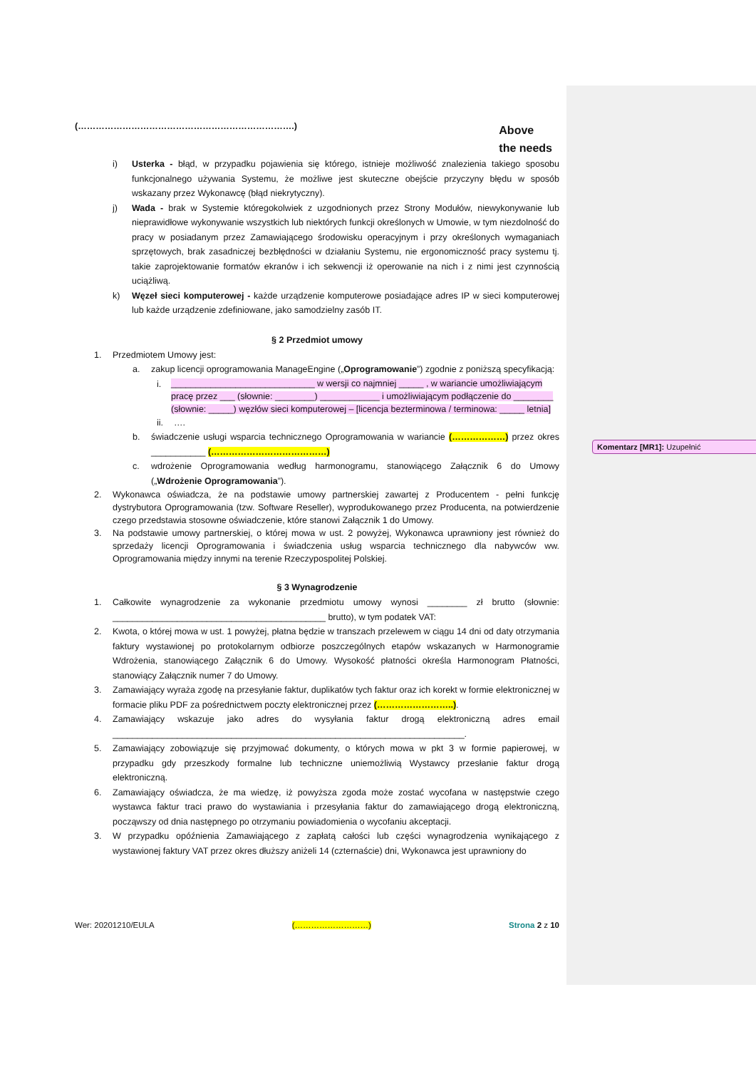(……………………………………………………………….) Above
the needs
i) Usterka - błąd, w przypadku pojawienia się którego, istnieje możliwość znalezienia takiego sposobu funkcjonalnego używania Systemu, że możliwe jest skuteczne obejście przyczyny błędu w sposób wskazany przez Wykonawcę (błąd niekrytyczny).
j) Wada - brak w Systemie któregokolwiek z uzgodnionych przez Strony Modułów, niewykonywanie lub nieprawidłowe wykonywanie wszystkich lub niektórych funkcji określonych w Umowie, w tym niezdolność do pracy w posiadanym przez Zamawiającego środowisku operacyjnym i przy określonych wymaganiach sprzętowych, brak zasadniczej bezbłędności w działaniu Systemu, nie ergonomiczność pracy systemu tj. takie zaprojektowanie formatów ekranów i ich sekwencji iż operowanie na nich i z nimi jest czynnością uciążliwą.
k) Węzeł sieci komputerowej - każde urządzenie komputerowe posiadające adres IP w sieci komputerowej lub każde urządzenie zdefiniowane, jako samodzielny zasób IT.
§ 2 Przedmiot umowy
1. Przedmiotem Umowy jest:
a. zakup licencji oprogramowania ManageEngine („Oprogramowanie”) zgodnie z poniższą specyfikacją:
i. _____________________________ w wersji co najmniej _____ , w wariancie umożliwiającym pracę przez ___ (słownie: ________) ____________ i umożliwiającym podłączenie do ________ (słownie: _____) węzłów sieci komputerowej – [licencja bezterminowa / terminowa: _____ letnia]
ii. ….
b. świadczenie usługi wsparcia technicznego Oprogramowania w wariancie (………………) przez okres ___________ (…………………………………)
c. wdrożenie Oprogramowania według harmonogramu, stanowiącego Załącznik 6 do Umowy („Wdrożenie Oprogramowania”).
2. Wykonawca oświadcza, że na podstawie umowy partnerskiej zawartej z Producentem - pełni funkcję dystrybutora Oprogramowania (tzw. Software Reseller), wyprodukowanego przez Producenta, na potwierdzenie czego przedstawia stosowne oświadczenie, które stanowi Załącznik 1 do Umowy.
3. Na podstawie umowy partnerskiej, o której mowa w ust. 2 powyżej, Wykonawca uprawniony jest również do sprzedaży licencji Oprogramowania i świadczenia usług wsparcia technicznego dla nabywców ww. Oprogramowania między innymi na terenie Rzeczypospolitej Polskiej.
§ 3 Wynagrodzenie
1. Całkowite wynagrodzenie za wykonanie przedmiotu umowy wynosi ________ zł brutto (słownie: ___________________________________________ brutto), w tym podatek VAT:
2. Kwota, o której mowa w ust. 1 powyżej, płatna będzie w transzach przelewem w ciągu 14 dni od daty otrzymania faktury wystawionej po protokolarnym odbiorze poszczególnych etapów wskazanych w Harmonogramie Wdrożenia, stanowiącego Załącznik 6 do Umowy. Wysokość płatności określa Harmonogram Płatności, stanowiący Załącznik numer 7 do Umowy.
3. Zamawiający wyraża zgodę na przesyłanie faktur, duplikatów tych faktur oraz ich korekt w formie elektronicznej w formacie pliku PDF za pośrednictwem poczty elektronicznej przez (……………………..).
4. Zamawiający wskazuje jako adres do wysyłania faktur drogą elektroniczną adres email _______________________________________________________________________.
5. Zamawiający zobowiązuje się przyjmować dokumenty, o których mowa w pkt 3 w formie papierowej, w przypadku gdy przeszkody formalne lub techniczne uniemożliwią Wystawcy przesłanie faktur drogą elektroniczną.
6. Zamawiający oświadcza, że ma wiedzę, iż powyższa zgoda może zostać wycofana w następstwie czego wystawca faktur traci prawo do wystawiania i przesyłania faktur do zamawiającego drogą elektroniczną, począwszy od dnia następnego po otrzymaniu powiadomienia o wycofaniu akceptacji.
3. W przypadku opóźnienia Zamawiającego z zapłatą całości lub części wynagrodzenia wynikającego z wystawionej faktury VAT przez okres dłuższy aniżeli 14 (czternaście) dni, Wykonawca jest uprawniony do
Komentarz [MR1]: Uzupełnić
Wer: 20201210/EULA (………………………) Strona 2 z 10